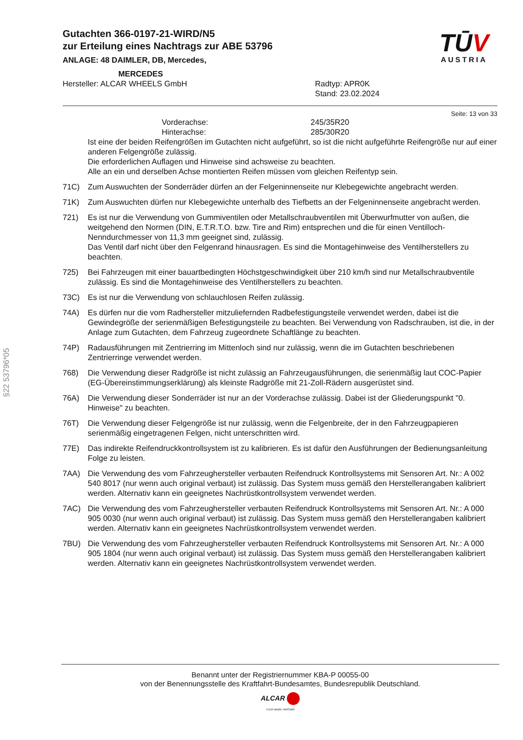§22 53796*05
Gutachten 366-0197-21-WIRD/N5
zur Erteilung eines Nachtrags zur ABE 53796
ANLAGE: 48 DAIMLER, DB, Mercedes,
MERCEDES
TŪV
AUSTRIA
Hersteller: ALCAR WHEELS GmbH Radtyp: APR0K
Stand: 23.02.2024
Seite: 13 von 33
Vorderachse: 245/35R20
Hinterachse: 285/30R20
Ist eine der beiden Reifengrößen im Gutachten nicht aufgeführt, so ist die nicht aufgeführte Reifengröße nur auf einer anderen Felgengröße zulässig.
Die erforderlichen Auflagen und Hinweise sind achsweise zu beachten.
Alle an ein und derselben Achse montierten Reifen müssen vom gleichen Reifentyp sein.
71C) Zum Auswuchten der Sonderräder dürfen an der Felgeninnenseite nur Klebegewichte angebracht werden.
71K) Zum Auswuchten dürfen nur Klebegewichte unterhalb des Tiefbetts an der Felgeninnenseite angebracht werden.
721) Es ist nur die Verwendung von Gummiventilen oder Metallschraubventilen mit Überwurfmutter von außen, die weitgehend den Normen (DIN, E.T.R.T.O. bzw. Tire and Rim) entsprechen und die für einen Ventilloch-Nenndurchmesser von 11,3 mm geeignet sind, zulässig.
Das Ventil darf nicht über den Felgenrand hinausragen. Es sind die Montagehinweise des Ventilherstellers zu beachten.
725) Bei Fahrzeugen mit einer bauartbedingten Höchstgeschwindigkeit über 210 km/h sind nur Metallschraubventile zulässig. Es sind die Montagehinweise des Ventilherstellers zu beachten.
73C) Es ist nur die Verwendung von schlauchlosen Reifen zulässig.
74A) Es dürfen nur die vom Radhersteller mitzuliefernden Radbefestigungsteile verwendet werden, dabei ist die Gewindegröße der serienmäßigen Befestigungsteile zu beachten. Bei Verwendung von Radschrauben, ist die, in der Anlage zum Gutachten, dem Fahrzeug zugeordnete Schaftlänge zu beachten.
74P) Radausführungen mit Zentrierring im Mittenloch sind nur zulässig, wenn die im Gutachten beschriebenen Zentrierringe verwendet werden.
768) Die Verwendung dieser Radgröße ist nicht zulässig an Fahrzeugausführungen, die serienmäßig laut COC-Papier (EG-Übereinstimmungserklärung) als kleinste Radgröße mit 21-Zoll-Rädern ausgerüstet sind.
76A) Die Verwendung dieser Sonderräder ist nur an der Vorderachse zulässig. Dabei ist der Gliederungspunkt "0. Hinweise" zu beachten.
76T) Die Verwendung dieser Felgengröße ist nur zulässig, wenn die Felgenbreite, der in den Fahrzeugpapieren serienmäßig eingetragenen Felgen, nicht unterschritten wird.
77E) Das indirekte Reifendruckkontrollsystem ist zu kalibrieren. Es ist dafür den Ausführungen der Bedienungsanleitung Folge zu leisten.
7AA) Die Verwendung des vom Fahrzeughersteller verbauten Reifendruck Kontrollsystems mit Sensoren Art. Nr.: A 002 540 8017 (nur wenn auch original verbaut) ist zulässig. Das System muss gemäß den Herstellerangaben kalibriert werden. Alternativ kann ein geeignetes Nachrüstkontrollsystem verwendet werden.
7AC) Die Verwendung des vom Fahrzeughersteller verbauten Reifendruck Kontrollsystems mit Sensoren Art. Nr.: A 000 905 0030 (nur wenn auch original verbaut) ist zulässig. Das System muss gemäß den Herstellerangaben kalibriert werden. Alternativ kann ein geeignetes Nachrüstkontrollsystem verwendet werden.
7BU) Die Verwendung des vom Fahrzeughersteller verbauten Reifendruck Kontrollsystems mit Sensoren Art. Nr.: A 000 905 1804 (nur wenn auch original verbaut) ist zulässig. Das System muss gemäß den Herstellerangaben kalibriert werden. Alternativ kann ein geeignetes Nachrüstkontrollsystem verwendet werden.
Benannt unter der Registriernummer KBA-P 00055-00
von der Benennungsstelle des Kraftfahrt-Bundesamtes, Bundesrepublik Deutschland.
ALCAR
YOUR WHEEL PARTNER